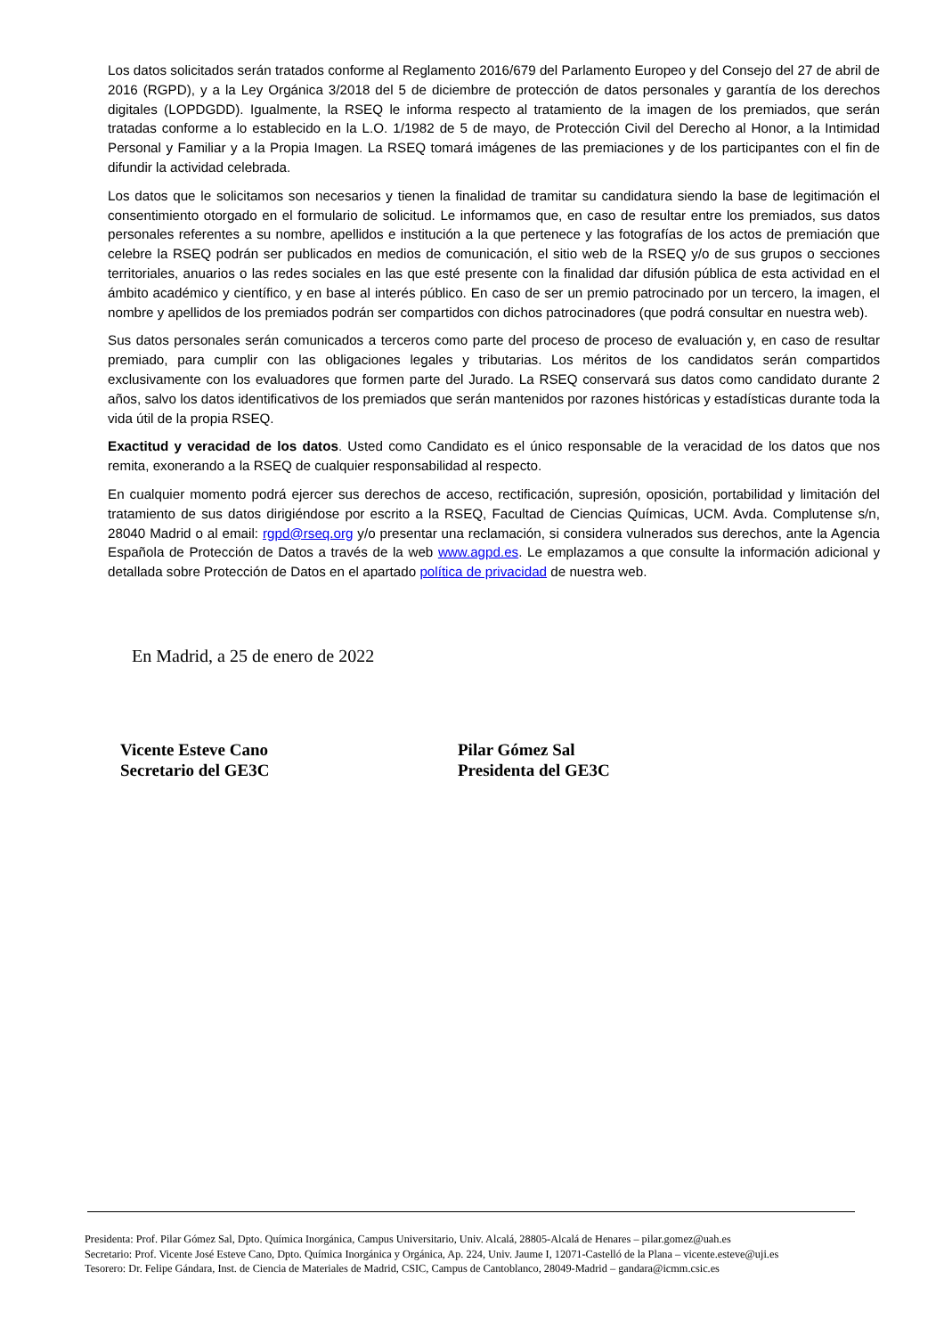Los datos solicitados serán tratados conforme al Reglamento 2016/679 del Parlamento Europeo y del Consejo del 27 de abril de 2016 (RGPD), y a la Ley Orgánica 3/2018 del 5 de diciembre de protección de datos personales y garantía de los derechos digitales (LOPDGDD). Igualmente, la RSEQ le informa respecto al tratamiento de la imagen de los premiados, que serán tratadas conforme a lo establecido en la L.O. 1/1982 de 5 de mayo, de Protección Civil del Derecho al Honor, a la Intimidad Personal y Familiar y a la Propia Imagen. La RSEQ tomará imágenes de las premiaciones y de los participantes con el fin de difundir la actividad celebrada.
Los datos que le solicitamos son necesarios y tienen la finalidad de tramitar su candidatura siendo la base de legitimación el consentimiento otorgado en el formulario de solicitud. Le informamos que, en caso de resultar entre los premiados, sus datos personales referentes a su nombre, apellidos e institución a la que pertenece y las fotografías de los actos de premiación que celebre la RSEQ podrán ser publicados en medios de comunicación, el sitio web de la RSEQ y/o de sus grupos o secciones territoriales, anuarios o las redes sociales en las que esté presente con la finalidad dar difusión pública de esta actividad en el ámbito académico y científico, y en base al interés público. En caso de ser un premio patrocinado por un tercero, la imagen, el nombre y apellidos de los premiados podrán ser compartidos con dichos patrocinadores (que podrá consultar en nuestra web).
Sus datos personales serán comunicados a terceros como parte del proceso de proceso de evaluación y, en caso de resultar premiado, para cumplir con las obligaciones legales y tributarias. Los méritos de los candidatos serán compartidos exclusivamente con los evaluadores que formen parte del Jurado. La RSEQ conservará sus datos como candidato durante 2 años, salvo los datos identificativos de los premiados que serán mantenidos por razones históricas y estadísticas durante toda la vida útil de la propia RSEQ.
Exactitud y veracidad de los datos. Usted como Candidato es el único responsable de la veracidad de los datos que nos remita, exonerando a la RSEQ de cualquier responsabilidad al respecto.
En cualquier momento podrá ejercer sus derechos de acceso, rectificación, supresión, oposición, portabilidad y limitación del tratamiento de sus datos dirigiéndose por escrito a la RSEQ, Facultad de Ciencias Químicas, UCM. Avda. Complutense s/n, 28040 Madrid o al email: rgpd@rseq.org y/o presentar una reclamación, si considera vulnerados sus derechos, ante la Agencia Española de Protección de Datos a través de la web www.agpd.es. Le emplazamos a que consulte la información adicional y detallada sobre Protección de Datos en el apartado política de privacidad de nuestra web.
En Madrid, a 25 de enero de 2022
Vicente Esteve Cano
Secretario del GE3C
Pilar Gómez Sal
Presidenta del GE3C
Presidenta: Prof. Pilar Gómez Sal, Dpto. Química Inorgánica, Campus Universitario, Univ. Alcalá, 28805-Alcalá de Henares – pilar.gomez@uah.es
Secretario: Prof. Vicente José Esteve Cano, Dpto. Química Inorgánica y Orgánica, Ap. 224, Univ. Jaume I, 12071-Castelló de la Plana – vicente.esteve@uji.es
Tesorero: Dr. Felipe Gándara, Inst. de Ciencia de Materiales de Madrid, CSIC, Campus de Cantoblanco, 28049-Madrid – gandara@icmm.csic.es